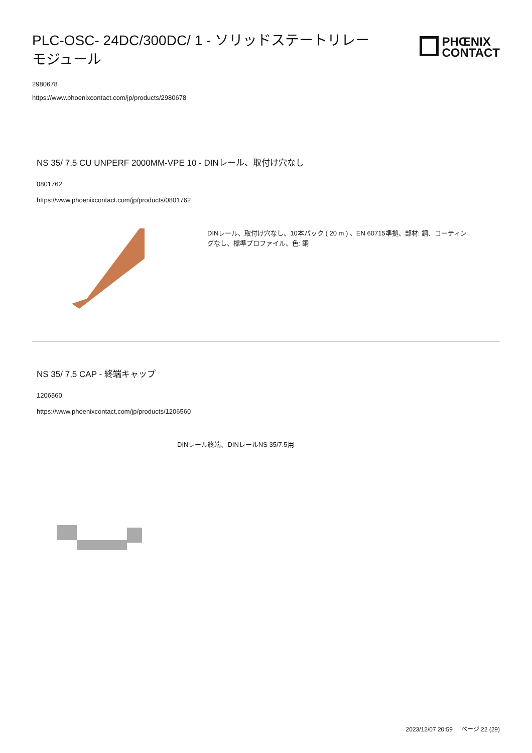PLC-OSC- 24DC/300DC/ 1 - ソリッドステートリレーモジュール
PHŒNIX
CONTACT
2980678
https://www.phoenixcontact.com/jp/products/2980678
NS 35/ 7,5 CU UNPERF 2000MM-VPE 10 - DINレール、取付け穴なし
0801762
https://www.phoenixcontact.com/jp/products/0801762
DINレール、取付け穴なし、10本パック ( 20 m ) 、EN 60715準拠、部材: 銅、コーティングなし、標準プロファイル、色: 銅
NS 35/ 7,5 CAP - 終端キャップ
1206560
https://www.phoenixcontact.com/jp/products/1206560
DINレール終端、DINレールNS 35/7.5用
2023/12/07 20:59 ページ 22 (29)